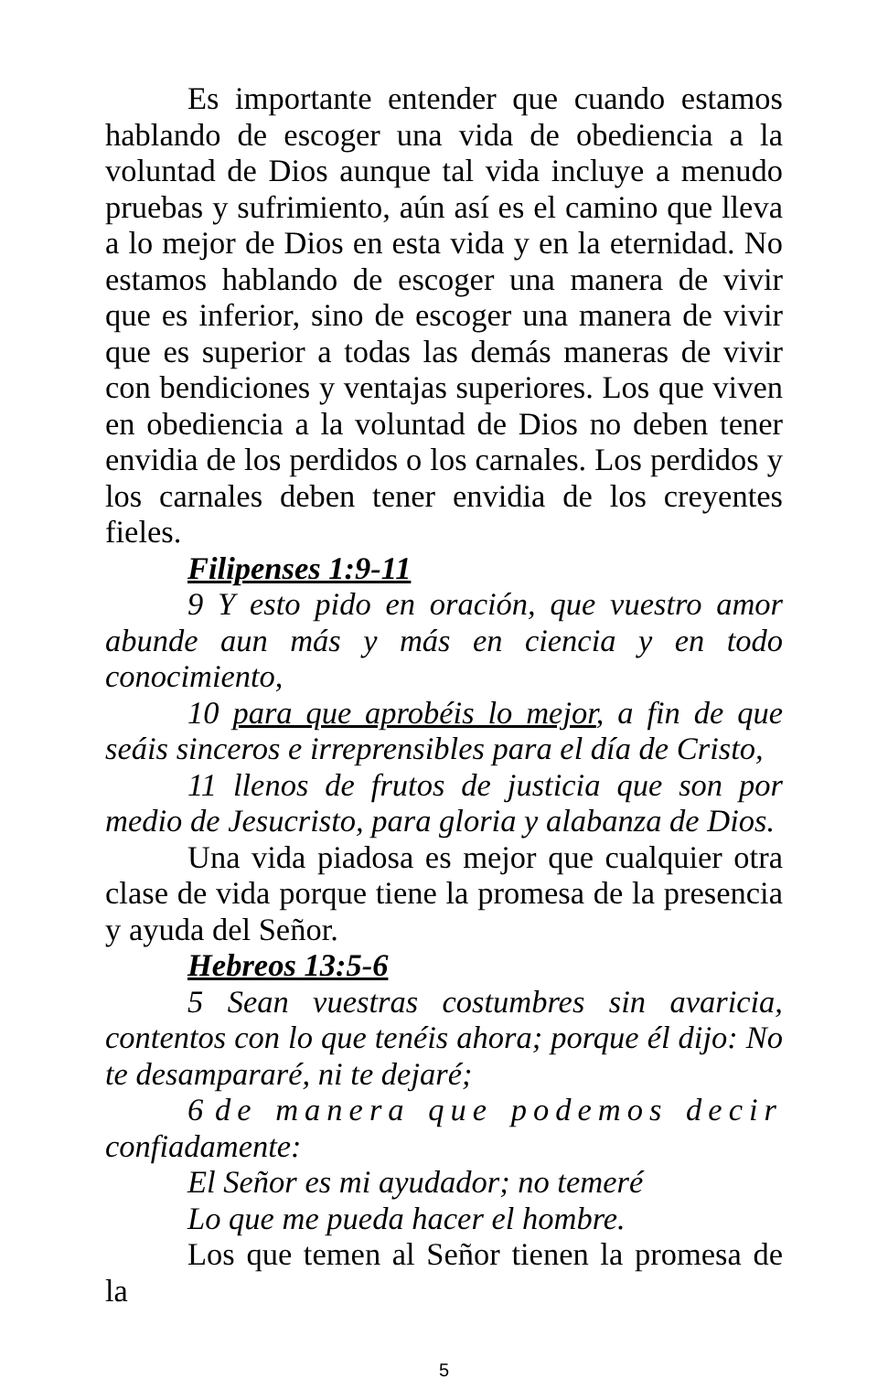Es importante entender que cuando estamos hablando de escoger una vida de obediencia a la voluntad de Dios aunque tal vida incluye a menudo pruebas y sufrimiento, aún así es el camino que lleva a lo mejor de Dios en esta vida y en la eternidad. No estamos hablando de escoger una manera de vivir que es inferior, sino de escoger una manera de vivir que es superior a todas las demás maneras de vivir con bendiciones y ventajas superiores. Los que viven en obediencia a la voluntad de Dios no deben tener envidia de los perdidos o los carnales. Los perdidos y los carnales deben tener envidia de los creyentes fieles.
Filipenses 1:9-11
9 Y esto pido en oración, que vuestro amor abunde aun más y más en ciencia y en todo conocimiento,
10 para que aprobéis lo mejor, a fin de que seáis sinceros e irreprensibles para el día de Cristo,
11 llenos de frutos de justicia que son por medio de Jesucristo, para gloria y alabanza de Dios.
Una vida piadosa es mejor que cualquier otra clase de vida porque tiene la promesa de la presencia y ayuda del Señor.
Hebreos 13:5-6
5 Sean vuestras costumbres sin avaricia, contentos con lo que tenéis ahora; porque él dijo: No te desampararé, ni te dejaré;
6 de manera que podemos decir confiadamente:
El Señor es mi ayudador; no temeré
Lo que me pueda hacer el hombre.
Los que temen al Señor tienen la promesa de la
5